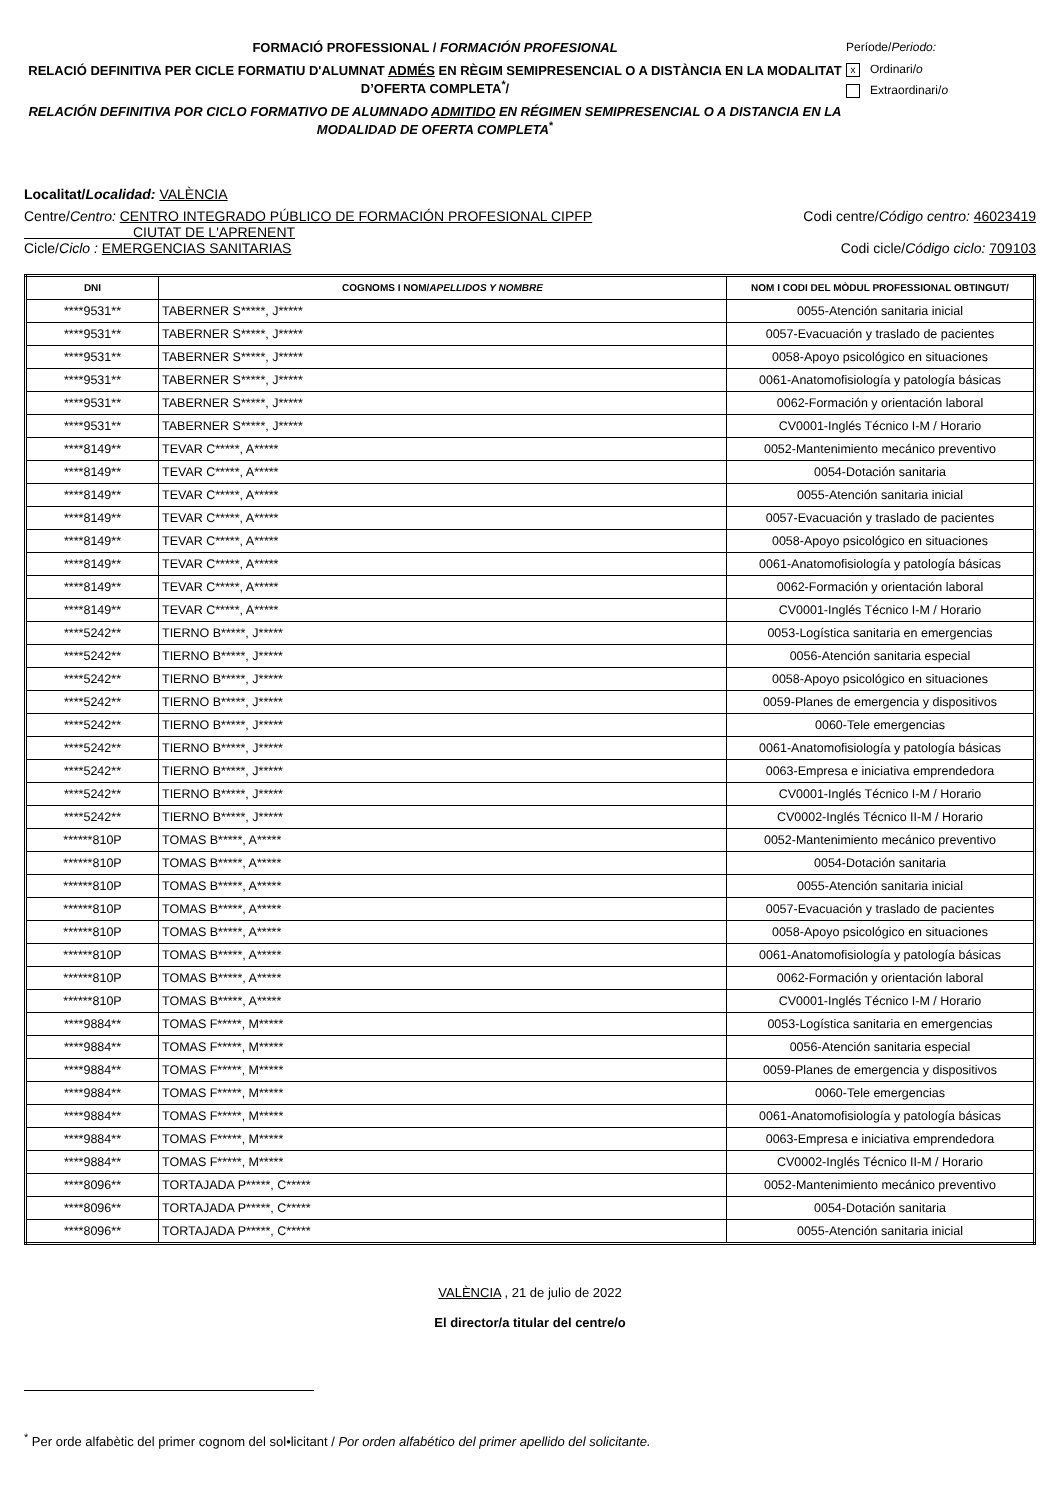FORMACIÓ PROFESSIONAL / FORMACIÓN PROFESIONAL
RELACIÓ DEFINITIVA PER CICLE FORMATIU D'ALUMNAT ADMÉS EN RÈGIM SEMIPRESENCIAL O A DISTÀNCIA EN LA MODALITAT D’OFERTA COMPLETA<sup>*</sup>/
RELACIÓN DEFINITIVA POR CICLO FORMATIVO DE ALUMNADO ADMITIDO EN RÉGIMEN SEMIPRESENCIAL O A DISTANCIA EN LA MODALIDAD DE OFERTA COMPLETA<sup>*</sup>
Període/Periodo:
x Ordinari/o
Extraordinari/o
Localitat/Localidad: VALÈNCIA
Centre/Centro: CENTRO INTEGRADO PÚBLICO DE FORMACIÓN PROFESIONAL CIPFP
CIUTAT DE L'APRENENT
Codi centre/Código centro: 46023419
Cicle/Ciclo : EMERGENCIAS SANITARIAS
Codi cicle/Código ciclo: 709103
| DNI | COGNOMS I NOM/ APELLIDOS Y NOMBRE | NOM I CODI DEL MÒDUL PROFESSIONAL OBTINGUT/ |
| --- | --- | --- |
| ****9531** | TABERNER S*****, J***** | 0055-Atención sanitaria inicial |
| ****9531** | TABERNER S*****, J***** | 0057-Evacuación y traslado de pacientes |
| ****9531** | TABERNER S*****, J***** | 0058-Apoyo psicológico en situaciones |
| ****9531** | TABERNER S*****, J***** | 0061-Anatomofisiología y patología básicas |
| ****9531** | TABERNER S*****, J***** | 0062-Formación y orientación laboral |
| ****9531** | TABERNER S*****, J***** | CV0001-Inglés Técnico I-M / Horario |
| ****8149** | TEVAR C*****, A***** | 0052-Mantenimiento mecánico preventivo |
| ****8149** | TEVAR C*****, A***** | 0054-Dotación sanitaria |
| ****8149** | TEVAR C*****, A***** | 0055-Atención sanitaria inicial |
| ****8149** | TEVAR C*****, A***** | 0057-Evacuación y traslado de pacientes |
| ****8149** | TEVAR C*****, A***** | 0058-Apoyo psicológico en situaciones |
| ****8149** | TEVAR C*****, A***** | 0061-Anatomofisiología y patología básicas |
| ****8149** | TEVAR C*****, A***** | 0062-Formación y orientación laboral |
| ****8149** | TEVAR C*****, A***** | CV0001-Inglés Técnico I-M / Horario |
| ****5242** | TIERNO B*****, J***** | 0053-Logística sanitaria en emergencias |
| ****5242** | TIERNO B*****, J***** | 0056-Atención sanitaria especial |
| ****5242** | TIERNO B*****, J***** | 0058-Apoyo psicológico en situaciones |
| ****5242** | TIERNO B*****, J***** | 0059-Planes de emergencia y dispositivos |
| ****5242** | TIERNO B*****, J***** | 0060-Tele emergencias |
| ****5242** | TIERNO B*****, J***** | 0061-Anatomofisiología y patología básicas |
| ****5242** | TIERNO B*****, J***** | 0063-Empresa e iniciativa emprendedora |
| ****5242** | TIERNO B*****, J***** | CV0001-Inglés Técnico I-M / Horario |
| ****5242** | TIERNO B*****, J***** | CV0002-Inglés Técnico II-M / Horario |
| ******810P | TOMAS B*****, A***** | 0052-Mantenimiento mecánico preventivo |
| ******810P | TOMAS B*****, A***** | 0054-Dotación sanitaria |
| ******810P | TOMAS B*****, A***** | 0055-Atención sanitaria inicial |
| ******810P | TOMAS B*****, A***** | 0057-Evacuación y traslado de pacientes |
| ******810P | TOMAS B*****, A***** | 0058-Apoyo psicológico en situaciones |
| ******810P | TOMAS B*****, A***** | 0061-Anatomofisiología y patología básicas |
| ******810P | TOMAS B*****, A***** | 0062-Formación y orientación laboral |
| ******810P | TOMAS B*****, A***** | CV0001-Inglés Técnico I-M / Horario |
| ****9884** | TOMAS F*****, M***** | 0053-Logística sanitaria en emergencias |
| ****9884** | TOMAS F*****, M***** | 0056-Atención sanitaria especial |
| ****9884** | TOMAS F*****, M***** | 0059-Planes de emergencia y dispositivos |
| ****9884** | TOMAS F*****, M***** | 0060-Tele emergencias |
| ****9884** | TOMAS F*****, M***** | 0061-Anatomofisiología y patología básicas |
| ****9884** | TOMAS F*****, M***** | 0063-Empresa e iniciativa emprendedora |
| ****9884** | TOMAS F*****, M***** | CV0002-Inglés Técnico II-M / Horario |
| ****8096** | TORTAJADA P*****, C***** | 0052-Mantenimiento mecánico preventivo |
| ****8096** | TORTAJADA P*****, C***** | 0054-Dotación sanitaria |
| ****8096** | TORTAJADA P*****, C***** | 0055-Atención sanitaria inicial |
VALÈNCIA , 21 de julio de 2022
El director/a titular del centre/o
<sup>*</sup> Per orde alfabètic del primer cognom del sol•licitant / Por orden alfabético del primer apellido del solicitante.